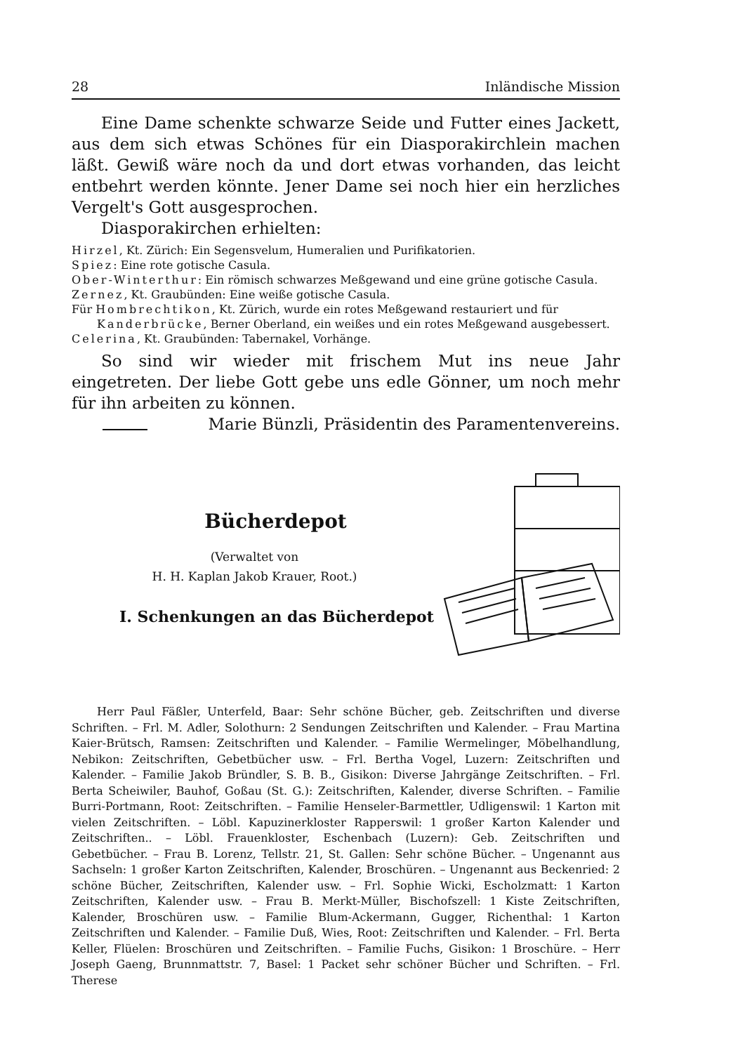28 Inländische Mission
Eine Dame schenkte schwarze Seide und Futter eines Jackett, aus dem sich etwas Schönes für ein Diasporakirchlein machen läßt. Gewiß wäre noch da und dort etwas vorhanden, das leicht entbehrt werden könnte. Jener Dame sei noch hier ein herzliches Vergelt's Gott ausgesprochen.
Diasporakirchen erhielten:
Hirzel, Kt. Zürich: Ein Segensvelum, Humeralien und Purifikatorien.
Spiez: Eine rote gotische Casula.
Ober-Winterthur: Ein römisch schwarzes Meßgewand und eine grüne gotische Casula.
Zernez, Kt. Graubünden: Eine weiße gotische Casula.
Für Hombrechtikon, Kt. Zürich, wurde ein rotes Meßgewand restauriert und für Kanderbrücke, Berner Oberland, ein weißes und ein rotes Meßgewand ausgebessert.
Celerina, Kt. Graubünden: Tabernakel, Vorhänge.
So sind wir wieder mit frischem Mut ins neue Jahr eingetreten. Der liebe Gott gebe uns edle Gönner, um noch mehr für ihn arbeiten zu können. Marie Bünzli, Präsidentin des Paramentenvereins.
Bücherdepot
(Verwaltet von
H. H. Kaplan Jakob Krauer, Root.)
I. Schenkungen an das Bücherdepot
Herr Paul Fäßler, Unterfeld, Baar: Sehr schöne Bücher, geb. Zeitschriften und diverse Schriften. – Frl. M. Adler, Solothurn: 2 Sendungen Zeitschriften und Kalender. – Frau Martina Kaier-Brütsch, Ramsen: Zeitschriften und Kalender. – Familie Wermelinger, Möbelhandlung, Nebikon: Zeitschriften, Gebetbücher usw. – Frl. Bertha Vogel, Luzern: Zeitschriften und Kalender. – Familie Jakob Bründler, S. B. B., Gisikon: Diverse Jahrgänge Zeitschriften. – Frl. Berta Scheiwiler, Bauhof, Goßau (St. G.): Zeitschriften, Kalender, diverse Schriften. – Familie Burri-Portmann, Root: Zeitschriften. – Familie Henseler-Barmettler, Udligenswil: 1 Karton mit vielen Zeitschriften. – Löbl. Kapuzinerkloster Rapperswil: 1 großer Karton Kalender und Zeitschriften.. – Löbl. Frauenkloster, Eschenbach (Luzern): Geb. Zeitschriften und Gebetbücher. – Frau B. Lorenz, Tellstr. 21, St. Gallen: Sehr schöne Bücher. – Ungenannt aus Sachseln: 1 großer Karton Zeitschriften, Kalender, Broschüren. – Ungenannt aus Beckenried: 2 schöne Bücher, Zeitschriften, Kalender usw. – Frl. Sophie Wicki, Escholzmatt: 1 Karton Zeitschriften, Kalender usw. – Frau B. Merkt-Müller, Bischofszell: 1 Kiste Zeitschriften, Kalender, Broschüren usw. – Familie Blum-Ackermann, Gugger, Richenthal: 1 Karton Zeitschriften und Kalender. – Familie Duß, Wies, Root: Zeitschriften und Kalender. – Frl. Berta Keller, Flüelen: Broschüren und Zeitschriften. – Familie Fuchs, Gisikon: 1 Broschüre. – Herr Joseph Gaeng, Brunnmattstr. 7, Basel: 1 Packet sehr schöner Bücher und Schriften. – Frl. Therese